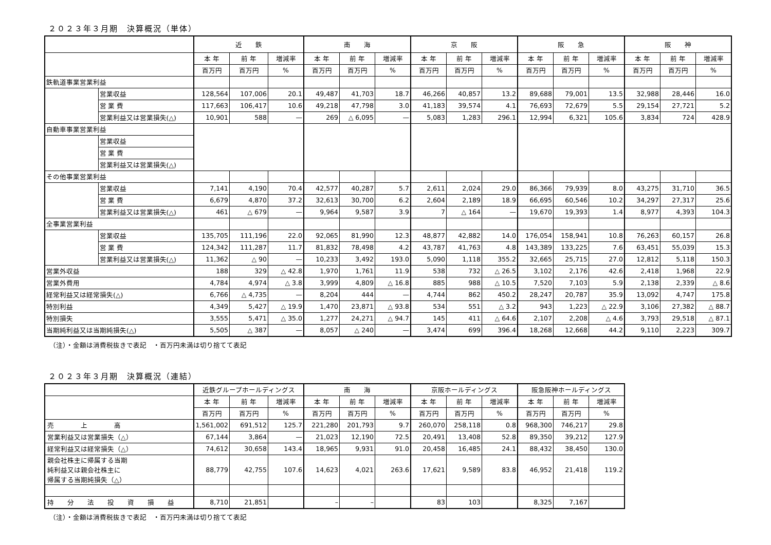２０２３年３月期　決算概況（単体）
| | | 近 鉄 | | | 南 海 | | | 京 阪 | | | 阪 急 | | | 阪 神 | | |
| --- | --- | --- | --- | --- | --- | --- | --- | --- | --- | --- | --- | --- | --- | --- | --- | --- |
| | | 本 年 | 前 年 | 増減率 | 本 年 | 前 年 | 増減率 | 本 年 | 前 年 | 増減率 | 本 年 | 前 年 | 増減率 | 本 年 | 前 年 | 増減率 |
| | | 百万円 | 百万円 | % | 百万円 | 百万円 | % | 百万円 | 百万円 | % | 百万円 | 百万円 | % | 百万円 | 百万円 | % |
| 鉄軌道事業営業利益 | | | | | | | | | | | | | | | | |
| | 営業収益 | 128,564 | 107,006 | 20.1 | 49,487 | 41,703 | 18.7 | 46,266 | 40,857 | 13.2 | 89,688 | 79,001 | 13.5 | 32,988 | 28,446 | 16.0 |
| | 営 業 費 | 117,663 | 106,417 | 10.6 | 49,218 | 47,798 | 3.0 | 41,183 | 39,574 | 4.1 | 76,693 | 72,679 | 5.5 | 29,154 | 27,721 | 5.2 |
| | 営業利益又は営業損失(△) | 10,901 | 588 | — | 269 | △ 6,095 | — | 5,083 | 1,283 | 296.1 | 12,994 | 6,321 | 105.6 | 3,834 | 724 | 428.9 |
| 自動車事業営業利益 | | | | | | | | | | | | | | | | |
| | 営業収益 | | | | | | | | | | | | | | | |
| | 営 業 費 | | | | | | | | | | | | | | | |
| | 営業利益又は営業損失(△) | | | | | | | | | | | | | | | |
| その他事業営業利益 | | | | | | | | | | | | | | | | |
| | 営業収益 | 7,141 | 4,190 | 70.4 | 42,577 | 40,287 | 5.7 | 2,611 | 2,024 | 29.0 | 86,366 | 79,939 | 8.0 | 43,275 | 31,710 | 36.5 |
| | 営 業 費 | 6,679 | 4,870 | 37.2 | 32,613 | 30,700 | 6.2 | 2,604 | 2,189 | 18.9 | 66,695 | 60,546 | 10.2 | 34,297 | 27,317 | 25.6 |
| | 営業利益又は営業損失(△) | 461 | △ 679 | — | 9,964 | 9,587 | 3.9 | 7 | △ 164 | — | 19,670 | 19,393 | 1.4 | 8,977 | 4,393 | 104.3 |
| 全事業営業利益 | | | | | | | | | | | | | | | | |
| | 営業収益 | 135,705 | 111,196 | 22.0 | 92,065 | 81,990 | 12.3 | 48,877 | 42,882 | 14.0 | 176,054 | 158,941 | 10.8 | 76,263 | 60,157 | 26.8 |
| | 営 業 費 | 124,342 | 111,287 | 11.7 | 81,832 | 78,498 | 4.2 | 43,787 | 41,763 | 4.8 | 143,389 | 133,225 | 7.6 | 63,451 | 55,039 | 15.3 |
| | 営業利益又は営業損失(△) | 11,362 | △ 90 | — | 10,233 | 3,492 | 193.0 | 5,090 | 1,118 | 355.2 | 32,665 | 25,715 | 27.0 | 12,812 | 5,118 | 150.3 |
| 営業外収益 | | 188 | 329 | △ 42.8 | 1,970 | 1,761 | 11.9 | 538 | 732 | △ 26.5 | 3,102 | 2,176 | 42.6 | 2,418 | 1,968 | 22.9 |
| 営業外費用 | | 4,784 | 4,974 | △ 3.8 | 3,999 | 4,809 | △ 16.8 | 885 | 988 | △ 10.5 | 7,520 | 7,103 | 5.9 | 2,138 | 2,339 | △ 8.6 |
| 経常利益又は経常損失(△) | | 6,766 | △ 4,735 | — | 8,204 | 444 | — | 4,744 | 862 | 450.2 | 28,247 | 20,787 | 35.9 | 13,092 | 4,747 | 175.8 |
| 特別利益 | | 4,349 | 5,427 | △ 19.9 | 1,470 | 23,871 | △ 93.8 | 534 | 551 | △ 3.2 | 943 | 1,223 | △ 22.9 | 3,106 | 27,382 | △ 88.7 |
| 特別損失 | | 3,555 | 5,471 | △ 35.0 | 1,277 | 24,271 | △ 94.7 | 145 | 411 | △ 64.6 | 2,107 | 2,208 | △ 4.6 | 3,793 | 29,518 | △ 87.1 |
| 当期純利益又は当期純損失(△) | | 5,505 | △ 387 | — | 8,057 | △ 240 | — | 3,474 | 699 | 396.4 | 18,268 | 12,668 | 44.2 | 9,110 | 2,223 | 309.7 |
（注）・金額は消費税抜きで表記　・百万円未満は切り捨てて表記
２０２３年３月期　決算概況（連結）
| | 近鉄グループホールディングス | | | 南 海 | | | 京阪ホールディングス | | | 阪急阪神ホールディングス | | |
| --- | --- | --- | --- | --- | --- | --- | --- | --- | --- | --- | --- | --- |
| | 本 年 | 前 年 | 増減率 | 本 年 | 前 年 | 増減率 | 本 年 | 前 年 | 増減率 | 本 年 | 前 年 | 増減率 |
| | 百万円 | 百万円 | % | 百万円 | 百万円 | % | 百万円 | 百万円 | % | 百万円 | 百万円 | % |
| 売 上 高 | 1,561,002 | 691,512 | 125.7 | 221,280 | 201,793 | 9.7 | 260,070 | 258,118 | 0.8 | 968,300 | 746,217 | 29.8 |
| 営業利益又は営業損失（△） | 67,144 | 3,864 | — | 21,023 | 12,190 | 72.5 | 20,491 | 13,408 | 52.8 | 89,350 | 39,212 | 127.9 |
| 経常利益又は経常損失（△） | 74,612 | 30,658 | 143.4 | 18,965 | 9,931 | 91.0 | 20,458 | 16,485 | 24.1 | 88,432 | 38,450 | 130.0 |
| 親会社株主に帰属する当期 純利益又は親会社株主に 帰属する当期純損失（△） | 88,779 | 42,755 | 107.6 | 14,623 | 4,021 | 263.6 | 17,621 | 9,589 | 83.8 | 46,952 | 21,418 | 119.2 |
| 持 分 法 投 資 損 益 | 8,710 | 21,851 | | – | – | | 83 | 103 | | 8,325 | 7,167 | |
（注）・金額は消費税抜きで表記　・百万円未満は切り捨てて表記